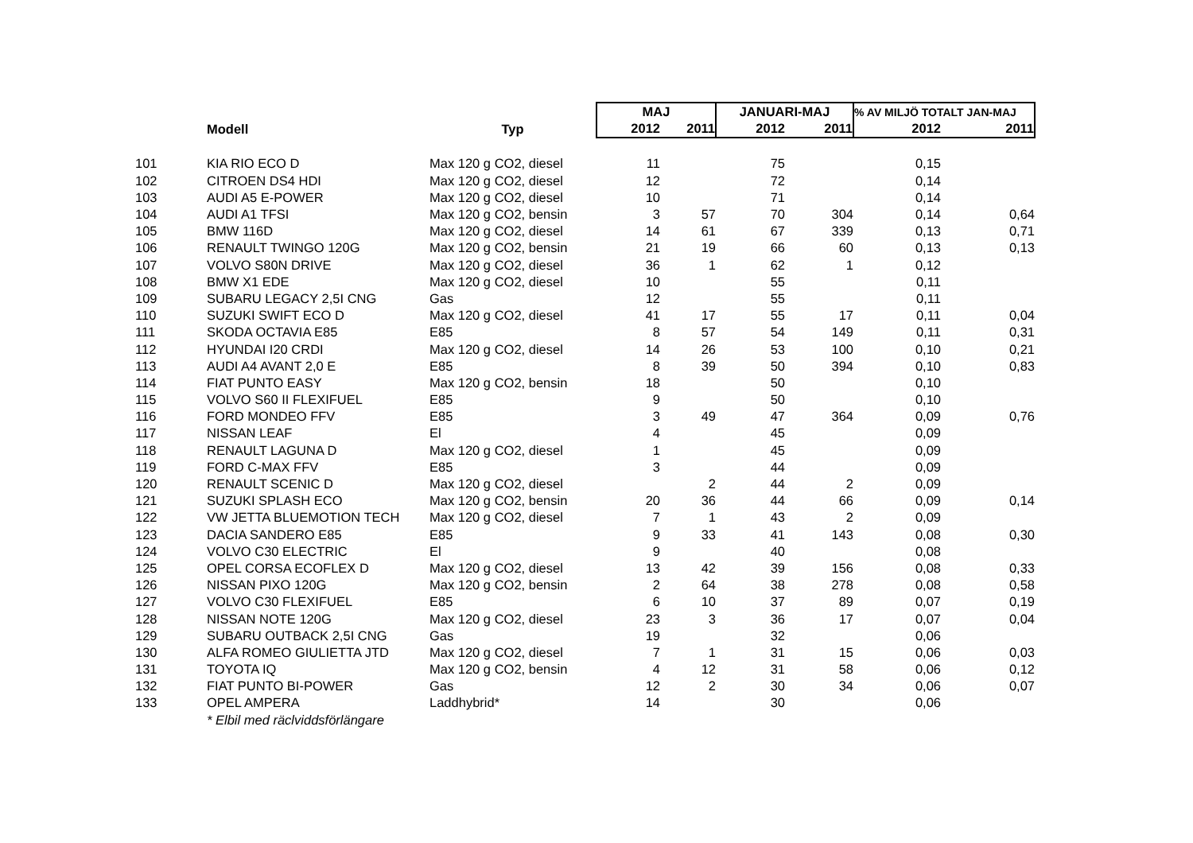| | | | MAJ | | JANUARI-MAJ | | % AV MILJÖ TOTALT JAN-MAJ | |
| --- | --- | --- | --- | --- | --- | --- | --- | --- |
| | Modell | Typ | 2012 | 2011 | 2012 | 2011 | 2012 | 2011 |
| 101 | KIA RIO ECO D | Max 120 g CO2, diesel | 11 | | 75 | | 0,15 | |
| 102 | CITROEN DS4 HDI | Max 120 g CO2, diesel | 12 | | 72 | | 0,14 | |
| 103 | AUDI A5 E-POWER | Max 120 g CO2, diesel | 10 | | 71 | | 0,14 | |
| 104 | AUDI A1 TFSI | Max 120 g CO2, bensin | 3 | 57 | 70 | 304 | 0,14 | 0,64 |
| 105 | BMW 116D | Max 120 g CO2, diesel | 14 | 61 | 67 | 339 | 0,13 | 0,71 |
| 106 | RENAULT TWINGO 120G | Max 120 g CO2, bensin | 21 | 19 | 66 | 60 | 0,13 | 0,13 |
| 107 | VOLVO S80N DRIVE | Max 120 g CO2, diesel | 36 | 1 | 62 | 1 | 0,12 | |
| 108 | BMW X1 EDE | Max 120 g CO2, diesel | 10 | | 55 | | 0,11 | |
| 109 | SUBARU LEGACY 2,5I CNG | Gas | 12 | | 55 | | 0,11 | |
| 110 | SUZUKI SWIFT ECO D | Max 120 g CO2, diesel | 41 | 17 | 55 | 17 | 0,11 | 0,04 |
| 111 | SKODA OCTAVIA E85 | E85 | 8 | 57 | 54 | 149 | 0,11 | 0,31 |
| 112 | HYUNDAI I20 CRDI | Max 120 g CO2, diesel | 14 | 26 | 53 | 100 | 0,10 | 0,21 |
| 113 | AUDI A4 AVANT 2,0 E | E85 | 8 | 39 | 50 | 394 | 0,10 | 0,83 |
| 114 | FIAT PUNTO EASY | Max 120 g CO2, bensin | 18 | | 50 | | 0,10 | |
| 115 | VOLVO S60 II FLEXIFUEL | E85 | 9 | | 50 | | 0,10 | |
| 116 | FORD MONDEO FFV | E85 | 3 | 49 | 47 | 364 | 0,09 | 0,76 |
| 117 | NISSAN LEAF | El | 4 | | 45 | | 0,09 | |
| 118 | RENAULT LAGUNA D | Max 120 g CO2, diesel | 1 | | 45 | | 0,09 | |
| 119 | FORD C-MAX FFV | E85 | 3 | | 44 | | 0,09 | |
| 120 | RENAULT SCENIC D | Max 120 g CO2, diesel | | 2 | 44 | 2 | 0,09 | |
| 121 | SUZUKI SPLASH ECO | Max 120 g CO2, bensin | 20 | 36 | 44 | 66 | 0,09 | 0,14 |
| 122 | VW JETTA BLUEMOTION TECH | Max 120 g CO2, diesel | 7 | 1 | 43 | 2 | 0,09 | |
| 123 | DACIA SANDERO E85 | E85 | 9 | 33 | 41 | 143 | 0,08 | 0,30 |
| 124 | VOLVO C30 ELECTRIC | El | 9 | | 40 | | 0,08 | |
| 125 | OPEL CORSA ECOFLEX D | Max 120 g CO2, diesel | 13 | 42 | 39 | 156 | 0,08 | 0,33 |
| 126 | NISSAN PIXO 120G | Max 120 g CO2, bensin | 2 | 64 | 38 | 278 | 0,08 | 0,58 |
| 127 | VOLVO C30 FLEXIFUEL | E85 | 6 | 10 | 37 | 89 | 0,07 | 0,19 |
| 128 | NISSAN NOTE 120G | Max 120 g CO2, diesel | 23 | 3 | 36 | 17 | 0,07 | 0,04 |
| 129 | SUBARU OUTBACK 2,5I CNG | Gas | 19 | | 32 | | 0,06 | |
| 130 | ALFA ROMEO GIULIETTA JTD | Max 120 g CO2, diesel | 7 | 1 | 31 | 15 | 0,06 | 0,03 |
| 131 | TOYOTA IQ | Max 120 g CO2, bensin | 4 | 12 | 31 | 58 | 0,06 | 0,12 |
| 132 | FIAT PUNTO BI-POWER | Gas | 12 | 2 | 30 | 34 | 0,06 | 0,07 |
| 133 | OPEL AMPERA | Laddhybrid* | 14 | | 30 | | 0,06 | |
| | * Elbil med räclviddsförlängare | | | | | | | |